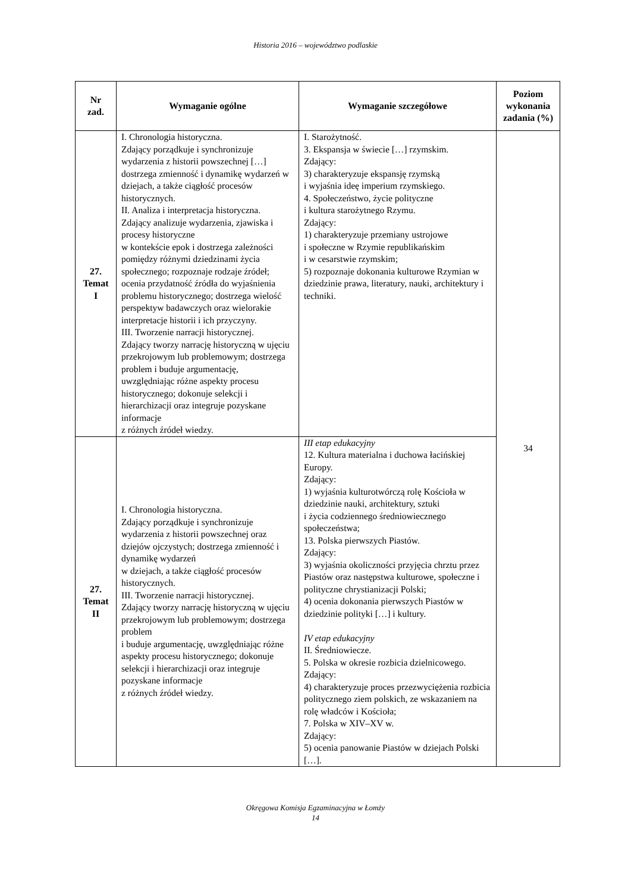Historia 2016 – województwo podlaskie
| Nr zad. | Wymaganie ogólne | Wymaganie szczegółowe | Poziom wykonania zadania (%) |
| --- | --- | --- | --- |
| 27. Temat I | I. Chronologia historyczna. Zdający porządkuje i synchronizuje wydarzenia z historii powszechnej […] dostrzega zmienność i dynamikę wydarzeń w dziejach, a także ciągłość procesów historycznych. II. Analiza i interpretacja historyczna. Zdający analizuje wydarzenia, zjawiska i procesy historyczne w kontekście epok i dostrzega zależności pomiędzy różnymi dziedzinami życia społecznego; rozpoznaje rodzaje źródeł; ocenia przydatność źródła do wyjaśnienia problemu historycznego; dostrzega wielość perspektyw badawczych oraz wielorakie interpretacje historii i ich przyczyny. III. Tworzenie narracji historycznej. Zdający tworzy narrację historyczną w ujęciu przekrojowym lub problemowym; dostrzega problem i buduje argumentację, uwzględniając różne aspekty procesu historycznego; dokonuje selekcji i hierarchizacji oraz integruje pozyskane informacje z różnych źródeł wiedzy. | I. Starożytność. 3. Ekspansja w świecie […] rzymskim. Zdający: 3) charakteryzuje ekspansję rzymską i wyjaśnia ideę imperium rzymskiego. 4. Społeczeństwo, życie polityczne i kultura starożytnego Rzymu. Zdający: 1) charakteryzuje przemiany ustrojowe i społeczne w Rzymie republikańskim i w cesarstwie rzymskim; 5) rozpoznaje dokonania kulturowe Rzymian w dziedzinie prawa, literatury, nauki, architektury i techniki. | 34 |
| 27. Temat II | I. Chronologia historyczna. Zdający porządkuje i synchronizuje wydarzenia z historii powszechnej oraz dziejów ojczystych; dostrzega zmienność i dynamikę wydarzeń w dziejach, a także ciągłość procesów historycznych. III. Tworzenie narracji historycznej. Zdający tworzy narrację historyczną w ujęciu przekrojowym lub problemowym; dostrzega problem i buduje argumentację, uwzględniając różne aspekty procesu historycznego; dokonuje selekcji i hierarchizacji oraz integruje pozyskane informacje z różnych źródeł wiedzy. | III etap edukacyjny 12. Kultura materialna i duchowa łacińskiej Europy. Zdający: 1) wyjaśnia kulturotwórczą rolę Kościoła w dziedzinie nauki, architektury, sztuki i życia codziennego średniowiecznego społeczeństwa; 13. Polska pierwszych Piastów. Zdający: 3) wyjaśnia okoliczności przyjęcia chrztu przez Piastów oraz następstwa kulturowe, społeczne i polityczne chrystianizacji Polski; 4) ocenia dokonania pierwszych Piastów w dziedzinie polityki […] i kultury. IV etap edukacyjny II. Średniowiecze. 5. Polska w okresie rozbicia dzielnicowego. Zdający: 4) charakteryzuje proces przezwyciężenia rozbicia politycznego ziem polskich, ze wskazaniem na rolę władców i Kościoła; 7. Polska w XIV–XV w. Zdający: 5) ocenia panowanie Piastów w dziejach Polski […]. | |
Okręgowa Komisja Egzaminacyjna w Łomży
14